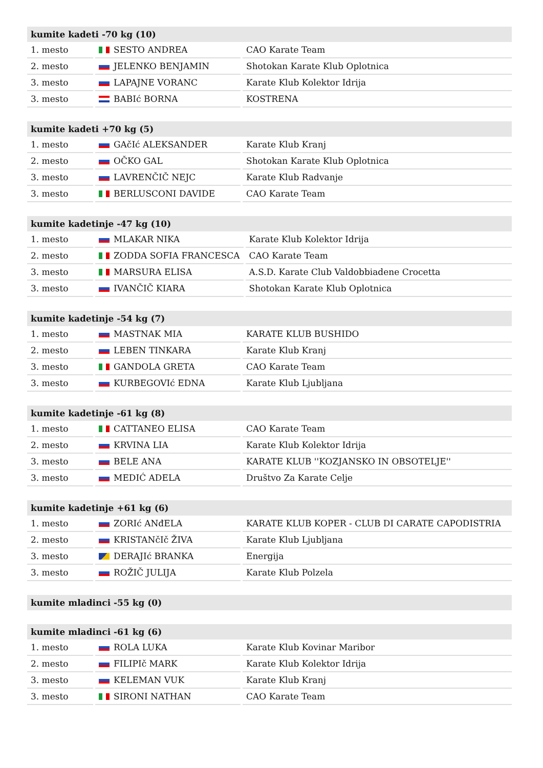| kumite kadeti -70 kg (10) | | |
| --- | --- | --- |
| 1. mesto | SESTO ANDREA | CAO Karate Team |
| 2. mesto | JELENKO BENJAMIN | Shotokan Karate Klub Oplotnica |
| 3. mesto | LAPAJNE VORANC | Karate Klub Kolektor Idrija |
| 3. mesto | BABIć BORNA | KOSTRENA |
| kumite kadeti +70 kg (5) | | |
| --- | --- | --- |
| 1. mesto | GAčIć ALEKSANDER | Karate Klub Kranj |
| 2. mesto | OČKO GAL | Shotokan Karate Klub Oplotnica |
| 3. mesto | LAVRENČIČ NEJC | Karate Klub Radvanje |
| 3. mesto | BERLUSCONI DAVIDE | CAO Karate Team |
| kumite kadetinje -47 kg (10) | | |
| --- | --- | --- |
| 1. mesto | MLAKAR NIKA | Karate Klub Kolektor Idrija |
| 2. mesto | ZODDA SOFIA FRANCESCA | CAO Karate Team |
| 3. mesto | MARSURA ELISA | A.S.D. Karate Club Valdobbiadene Crocetta |
| 3. mesto | IVANČIČ KIARA | Shotokan Karate Klub Oplotnica |
| kumite kadetinje -54 kg (7) | | |
| --- | --- | --- |
| 1. mesto | MASTNAK MIA | KARATE KLUB BUSHIDO |
| 2. mesto | LEBEN TINKARA | Karate Klub Kranj |
| 3. mesto | GANDOLA GRETA | CAO Karate Team |
| 3. mesto | KURBEGOVIć EDNA | Karate Klub Ljubljana |
| kumite kadetinje -61 kg (8) | | |
| --- | --- | --- |
| 1. mesto | CATTANEO ELISA | CAO Karate Team |
| 2. mesto | KRVINA LIA | Karate Klub Kolektor Idrija |
| 3. mesto | BELE ANA | KARATE KLUB ''KOZJANSKO IN OBSOTELJE'' |
| 3. mesto | MEDIĆ ADELA | Društvo Za Karate Celje |
| kumite kadetinje +61 kg (6) | | |
| --- | --- | --- |
| 1. mesto | ZORIć ANđELA | KARATE KLUB KOPER - CLUB DI CARATE CAPODISTRIA |
| 2. mesto | KRISTANčIč ŽIVA | Karate Klub Ljubljana |
| 3. mesto | DERAJIć BRANKA | Energija |
| 3. mesto | ROŽIČ JULIJA | Karate Klub Polzela |
| kumite mladinci -55 kg (0) |
| --- |
| kumite mladinci -61 kg (6) | | |
| --- | --- | --- |
| 1. mesto | ROLA LUKA | Karate Klub Kovinar Maribor |
| 2. mesto | FILIPIč MARK | Karate Klub Kolektor Idrija |
| 3. mesto | KELEMAN VUK | Karate Klub Kranj |
| 3. mesto | SIRONI NATHAN | CAO Karate Team |